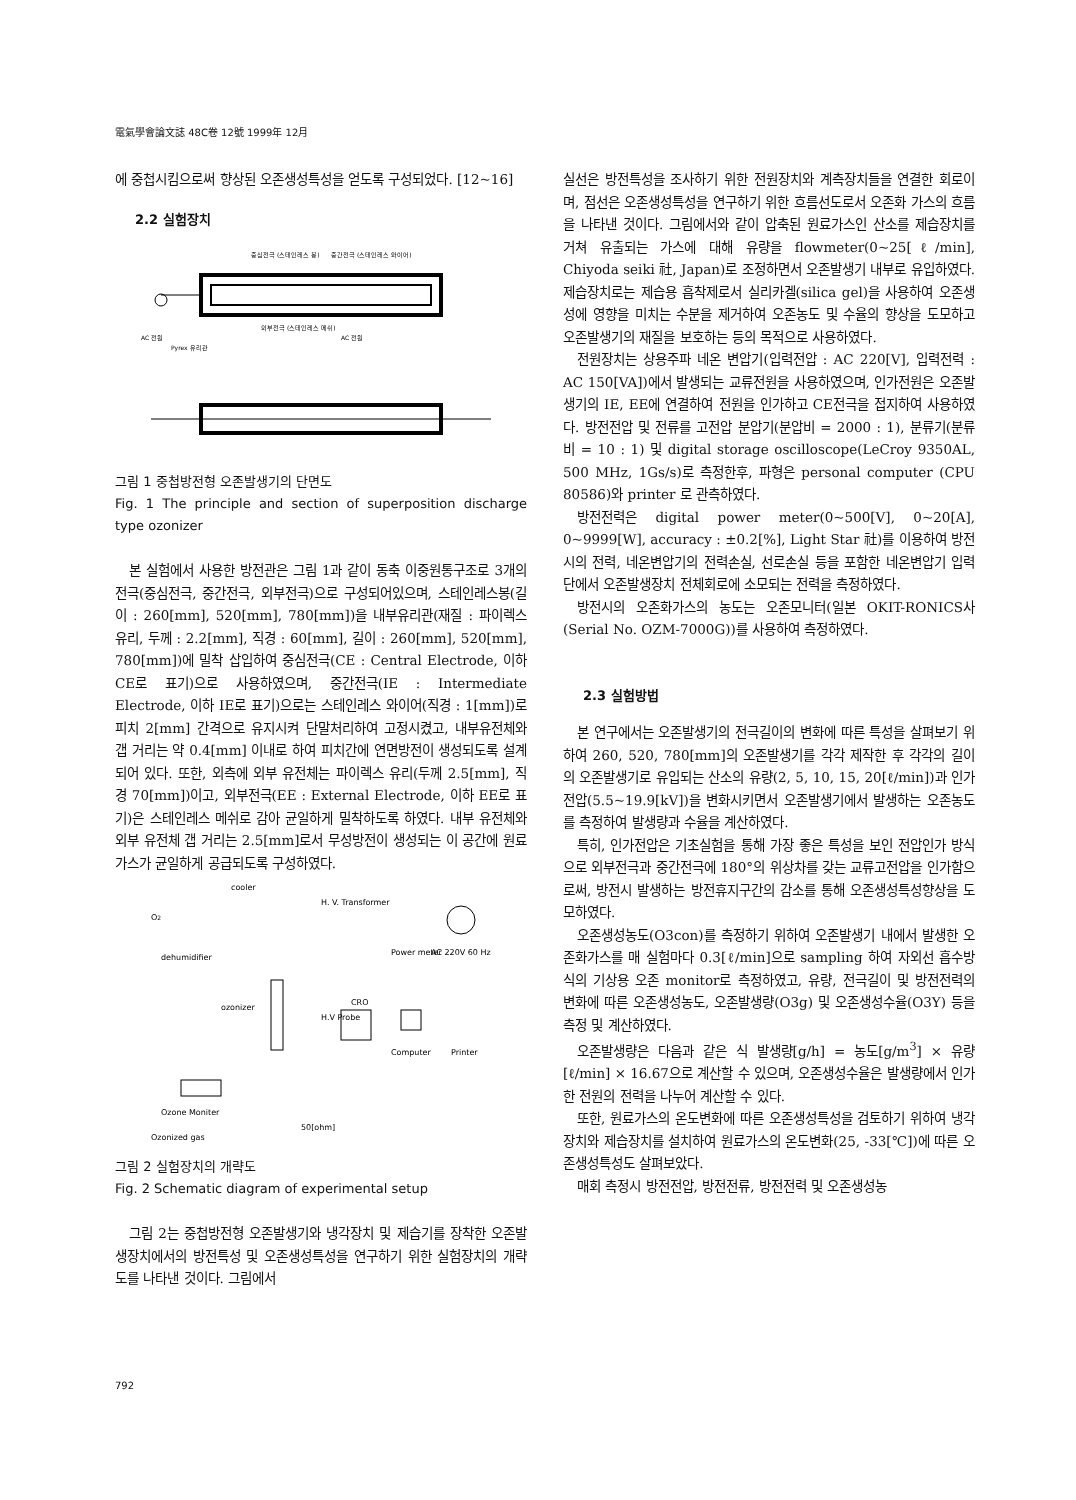電氣學會論文誌 48C卷 12號 1999年 12月
에 중첩시킴으로써 향상된 오존생성특성을 얻도록 구성되었다. [12~16]
2.2 실험장치
중심전극 (스테인레스 봉)
중간전극 (스테인레스 와이어)
외부전극 (스테인레스 메쉬)
AC 전원
AC 전원
Pyrex 유리관
그림 1 중첩방전형 오존발생기의 단면도
Fig. 1 The principle and section of superposition discharge type ozonizer
본 실험에서 사용한 방전관은 그림 1과 같이 동축 이중원통구조로 3개의 전극(중심전극, 중간전극, 외부전극)으로 구성되어있으며, 스테인레스봉(길이 : 260[mm], 520[mm], 780[mm])을 내부유리관(재질 : 파이렉스 유리, 두께 : 2.2[mm], 직경 : 60[mm], 길이 : 260[mm], 520[mm], 780[mm])에 밀착 삽입하여 중심전극(CE : Central Electrode, 이하 CE로 표기)으로 사용하였으며, 중간전극(IE : Intermediate Electrode, 이하 IE로 표기)으로는 스테인레스 와이어(직경 : 1[mm])로 피치 2[mm] 간격으로 유지시켜 단말처리하여 고정시켰고, 내부유전체와 갭 거리는 약 0.4[mm] 이내로 하여 피치간에 연면방전이 생성되도록 설계되어 있다. 또한, 외측에 외부 유전체는 파이렉스 유리(두께 2.5[mm], 직경 70[mm])이고, 외부전극(EE : External Electrode, 이하 EE로 표기)은 스테인레스 메쉬로 감아 균일하게 밀착하도록 하였다. 내부 유전체와 외부 유전체 갭 거리는 2.5[mm]로서 무성방전이 생성되는 이 공간에 원료가스가 균일하게 공급되도록 구성하였다.
cooler
O2
dehumidifier
H. V. Transformer
AC 220V 60 Hz
Power meter
ozonizer
H.V Probe
CRO
Computer
Printer
Ozone Moniter
Ozonized gas
50[ohm]
그림 2 실험장치의 개략도
Fig. 2 Schematic diagram of experimental setup
그림 2는 중첩방전형 오존발생기와 냉각장치 및 제습기를 장착한 오존발생장치에서의 방전특성 및 오존생성특성을 연구하기 위한 실험장치의 개략도를 나타낸 것이다. 그림에서
실선은 방전특성을 조사하기 위한 전원장치와 계측장치들을 연결한 회로이며, 점선은 오존생성특성을 연구하기 위한 흐름선도로서 오존화 가스의 흐름을 나타낸 것이다. 그림에서와 같이 압축된 원료가스인 산소를 제습장치를 거쳐 유출되는 가스에 대해 유량을 flowmeter(0~25[ℓ/min], Chiyoda seiki 社, Japan)로 조정하면서 오존발생기 내부로 유입하였다. 제습장치로는 제습용 흡착제로서 실리카겔(silica gel)을 사용하여 오존생성에 영향을 미치는 수분을 제거하여 오존농도 및 수율의 향상을 도모하고 오존발생기의 재질을 보호하는 등의 목적으로 사용하였다.
전원장치는 상용주파 네온 변압기(입력전압 : AC 220[V], 입력전력 : AC 150[VA])에서 발생되는 교류전원을 사용하였으며, 인가전원은 오존발생기의 IE, EE에 연결하여 전원을 인가하고 CE전극을 접지하여 사용하였다. 방전전압 및 전류를 고전압 분압기(분압비 = 2000 : 1), 분류기(분류비 = 10 : 1) 및 digital storage oscilloscope(LeCroy 9350AL, 500 MHz, 1Gs/s)로 측정한후, 파형은 personal computer (CPU 80586)와 printer 로 관측하였다.
방전전력은 digital power meter(0~500[V], 0~20[A], 0~9999[W], accuracy : ±0.2[%], Light Star 社)를 이용하여 방전시의 전력, 네온변압기의 전력손실, 선로손실 등을 포함한 네온변압기 입력단에서 오존발생장치 전체회로에 소모되는 전력을 측정하였다.
방전시의 오존화가스의 농도는 오존모니터(일본 OKIT-RONICS사(Serial No. OZM-7000G))를 사용하여 측정하였다.
2.3 실험방법
본 연구에서는 오존발생기의 전극길이의 변화에 따른 특성을 살펴보기 위하여 260, 520, 780[mm]의 오존발생기를 각각 제작한 후 각각의 길이의 오존발생기로 유입되는 산소의 유량(2, 5, 10, 15, 20[ℓ/min])과 인가전압(5.5~19.9[kV])을 변화시키면서 오존발생기에서 발생하는 오존농도를 측정하여 발생량과 수율을 계산하였다.
특히, 인가전압은 기초실험을 통해 가장 좋은 특성을 보인 전압인가 방식으로 외부전극과 중간전극에 180°의 위상차를 갖는 교류고전압을 인가함으로써, 방전시 발생하는 방전휴지구간의 감소를 통해 오존생성특성향상을 도모하였다.
오존생성농도(O3con)를 측정하기 위하여 오존발생기 내에서 발생한 오존화가스를 매 실험마다 0.3[ℓ/min]으로 sampling 하여 자외선 흡수방식의 기상용 오존 monitor로 측정하였고, 유량, 전극길이 및 방전전력의 변화에 따른 오존생성농도, 오존발생량(O3g) 및 오존생성수율(O3Y) 등을 측정 및 계산하였다.
오존발생량은 다음과 같은 식 발생량[g/h] = 농도[g/m<sup>3</sup>] × 유량[ℓ/min] × 16.67으로 계산할 수 있으며, 오존생성수율은 발생량에서 인가한 전원의 전력을 나누어 계산할 수 있다.
또한, 원료가스의 온도변화에 따른 오존생성특성을 검토하기 위하여 냉각장치와 제습장치를 설치하여 원료가스의 온도변화(25, -33[℃])에 따른 오존생성특성도 살펴보았다.
매회 측정시 방전전압, 방전전류, 방전전력 및 오존생성농
792